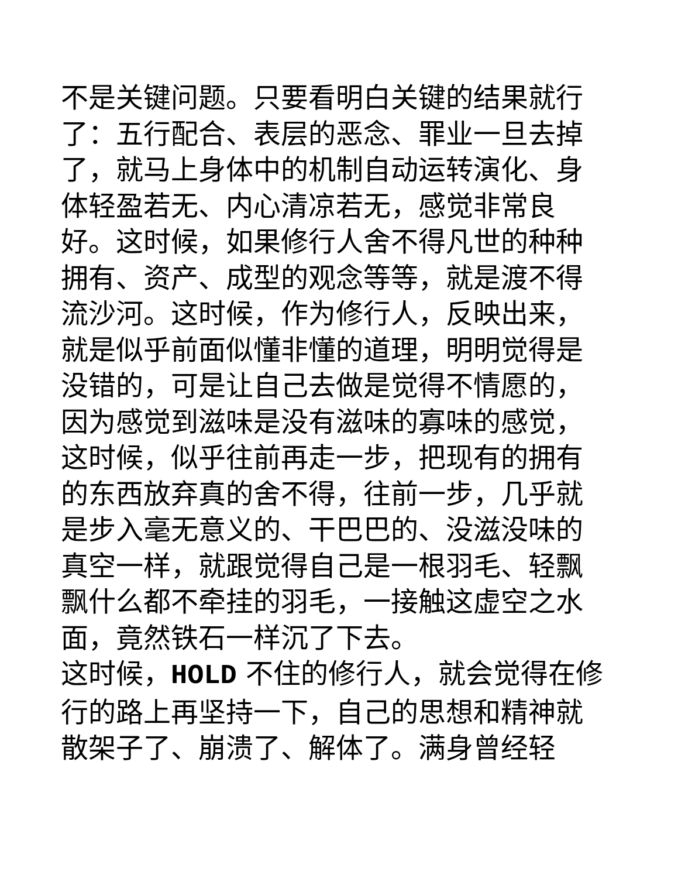不是关键问题。只要看明白关键的结果就行了：五行配合、表层的恶念、罪业一旦去掉了，就马上身体中的机制自动运转演化、身体轻盈若无、内心清凉若无，感觉非常良好。这时候，如果修行人舍不得凡世的种种拥有、资产、成型的观念等等，就是渡不得流沙河。这时候，作为修行人，反映出来，就是似乎前面似懂非懂的道理，明明觉得是没错的，可是让自己去做是觉得不情愿的，因为感觉到滋味是没有滋味的寡味的感觉，这时候，似乎往前再走一步，把现有的拥有的东西放弃真的舍不得，往前一步，几乎就是步入毫无意义的、干巴巴的、没滋没味的真空一样，就跟觉得自己是一根羽毛、轻飘飘什么都不牵挂的羽毛，一接触这虚空之水面，竟然铁石一样沉了下去。
这时候，HOLD 不住的修行人，就会觉得在修行的路上再坚持一下，自己的思想和精神就散架子了、崩溃了、解体了。满身曾经轻